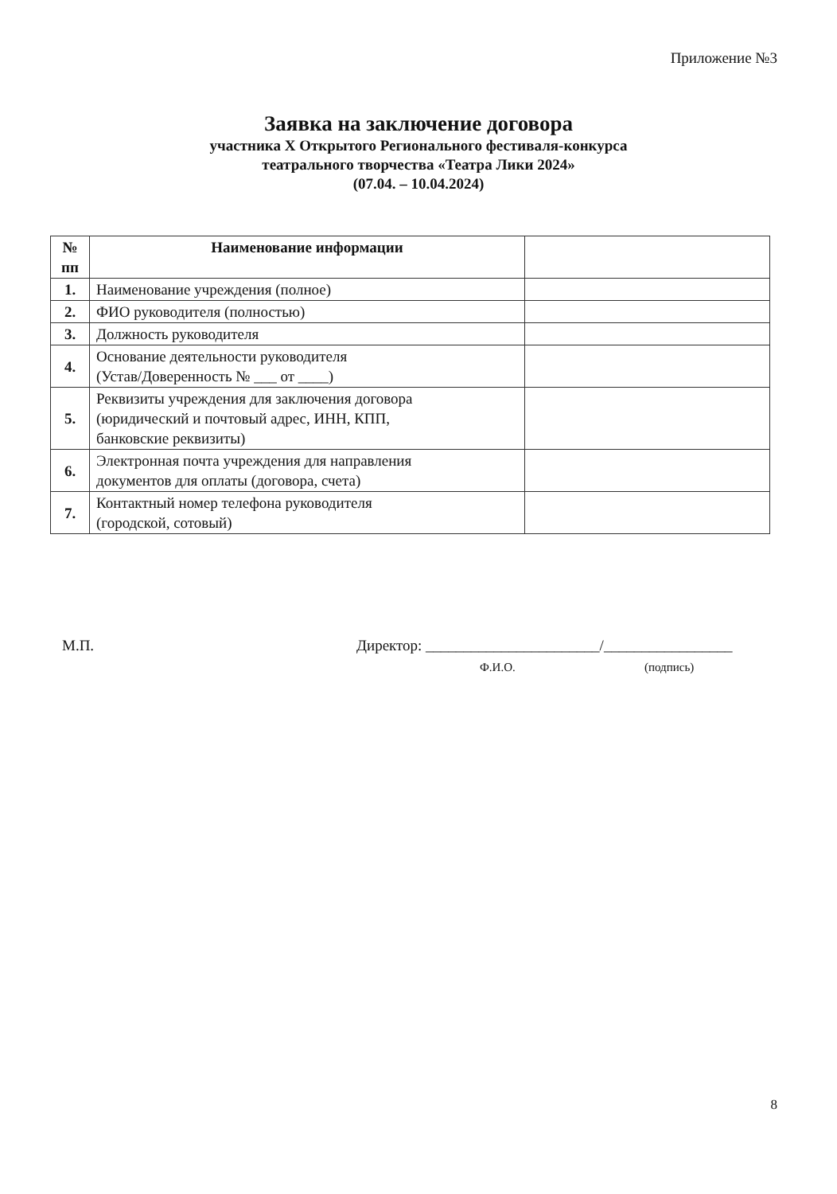Приложение №3
Заявка на заключение договора
участника X Открытого Регионального фестиваля-конкурса
театрального творчества «Театра Лики 2024»
(07.04. – 10.04.2024)
| № пп | Наименование информации | |
| --- | --- | --- |
| 1. | Наименование учреждения (полное) | |
| 2. | ФИО руководителя (полностью) | |
| 3. | Должность руководителя | |
| 4. | Основание деятельности руководителя (Устав/Доверенность № ___ от ____) | |
| 5. | Реквизиты учреждения для заключения договора (юридический и почтовый адрес, ИНН, КПП, банковские реквизиты) | |
| 6. | Электронная почта учреждения для направления документов для оплаты (договора, счета) | |
| 7. | Контактный номер телефона руководителя (городской, сотовый) | |
М.П. Директор: _______________________/_________________
Ф.И.О. (подпись)
8